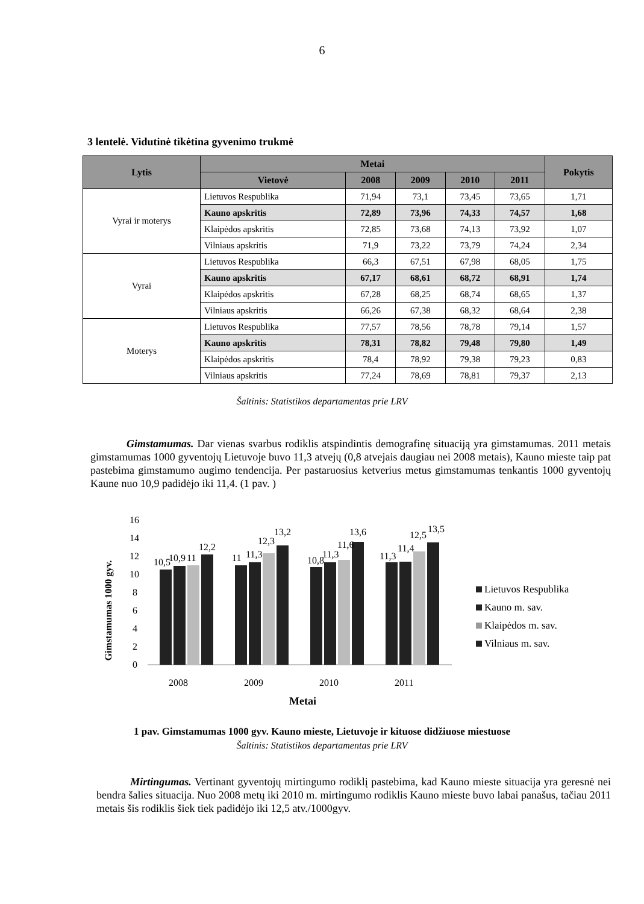6
3 lentelė. Vidutinė tikėtina gyvenimo trukmė
| Lytis | Metai | | | | | Pokytis |
| --- | --- | --- | --- | --- | --- | --- |
| | Vietovė | 2008 | 2009 | 2010 | 2011 | |
| Vyrai ir moterys | Lietuvos Respublika | 71,94 | 73,1 | 73,45 | 73,65 | 1,71 |
| | Kauno apskritis | 72,89 | 73,96 | 74,33 | 74,57 | 1,68 |
| | Klaipėdos apskritis | 72,85 | 73,68 | 74,13 | 73,92 | 1,07 |
| | Vilniaus apskritis | 71,9 | 73,22 | 73,79 | 74,24 | 2,34 |
| Vyrai | Lietuvos Respublika | 66,3 | 67,51 | 67,98 | 68,05 | 1,75 |
| | Kauno apskritis | 67,17 | 68,61 | 68,72 | 68,91 | 1,74 |
| | Klaipėdos apskritis | 67,28 | 68,25 | 68,74 | 68,65 | 1,37 |
| | Vilniaus apskritis | 66,26 | 67,38 | 68,32 | 68,64 | 2,38 |
| Moterys | Lietuvos Respublika | 77,57 | 78,56 | 78,78 | 79,14 | 1,57 |
| | Kauno apskritis | 78,31 | 78,82 | 79,48 | 79,80 | 1,49 |
| | Klaipėdos apskritis | 78,4 | 78,92 | 79,38 | 79,23 | 0,83 |
| | Vilniaus apskritis | 77,24 | 78,69 | 78,81 | 79,37 | 2,13 |
Šaltinis: Statistikos departamentas prie LRV
Gimstamumas. Dar vienas svarbus rodiklis atspindintis demografinę situaciją yra gimstamumas. 2011 metais gimstamumas 1000 gyventojų Lietuvoje buvo 11,3 atvejų (0,8 atvejais daugiau nei 2008 metais), Kauno mieste taip pat pastebima gimstamumo augimo tendencija. Per pastaruosius ketverius metus gimstamumas tenkantis 1000 gyventojų Kaune nuo 10,9 padidėjo iki 11,4. (1 pav. )
Gimstamumas 1000 gyv.
16
14
12
10
8
6
4
2
0
10,5
10,9
11
12,2
11
11,3
12,3
13,2
10,8
11,3
11,6
13,6
11,3
11,4
12,5
13,5
2008
2009
2010
2011
Lietuvos Respublika
Kauno m. sav.
Klaipėdos m. sav.
Vilniaus m. sav.
Metai
1 pav. Gimstamumas 1000 gyv. Kauno mieste, Lietuvoje ir kituose didžiuose miestuose
Šaltinis: Statistikos departamentas prie LRV
Mirtingumas. Vertinant gyventojų mirtingumo rodiklį pastebima, kad Kauno mieste situacija yra geresnė nei bendra šalies situacija. Nuo 2008 metų iki 2010 m. mirtingumo rodiklis Kauno mieste buvo labai panašus, tačiau 2011 metais šis rodiklis šiek tiek padidėjo iki 12,5 atv./1000gyv.